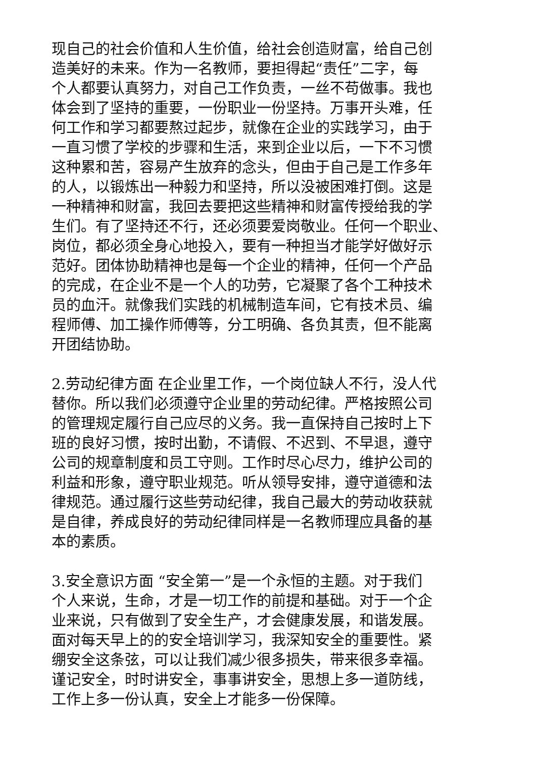现自己的社会价值和人生价值，给社会创造财富，给自己创
造美好的未来。作为一名教师，要担得起“责任”二字，每
个人都要认真努力，对自己工作负责，一丝不苟做事。我也
体会到了坚持的重要，一份职业一份坚持。万事开头难，任
何工作和学习都要熬过起步，就像在企业的实践学习，由于
一直习惯了学校的步骤和生活，来到企业以后，一下不习惯
这种累和苦，容易产生放弃的念头，但由于自己是工作多年
的人，以锻炼出一种毅力和坚持，所以没被困难打倒。这是
一种精神和财富，我回去要把这些精神和财富传授给我的学
生们。有了坚持还不行，还必须要爱岗敬业。任何一个职业、
岗位，都必须全身心地投入，要有一种担当才能学好做好示
范好。团体协助精神也是每一个企业的精神，任何一个产品
的完成，在企业不是一个人的功劳，它凝聚了各个工种技术
员的血汗。就像我们实践的机械制造车间，它有技术员、编
程师傅、加工操作师傅等，分工明确、各负其责，但不能离
开团结协助。
2.劳动纪律方面 在企业里工作，一个岗位缺人不行，没人代
替你。所以我们必须遵守企业里的劳动纪律。严格按照公司
的管理规定履行自己应尽的义务。我一直保持自己按时上下
班的良好习惯，按时出勤，不请假、不迟到、不早退，遵守
公司的规章制度和员工守则。工作时尽心尽力，维护公司的
利益和形象，遵守职业规范。听从领导安排，遵守道德和法
律规范。通过履行这些劳动纪律，我自己最大的劳动收获就
是自律，养成良好的劳动纪律同样是一名教师理应具备的基
本的素质。
3.安全意识方面 “安全第一”是一个永恒的主题。对于我们
个人来说，生命，才是一切工作的前提和基础。对于一个企
业来说，只有做到了安全生产，才会健康发展，和谐发展。
面对每天早上的的安全培训学习，我深知安全的重要性。紧
绷安全这条弦，可以让我们减少很多损失，带来很多幸福。
谨记安全，时时讲安全，事事讲安全，思想上多一道防线，
工作上多一份认真，安全上才能多一份保障。